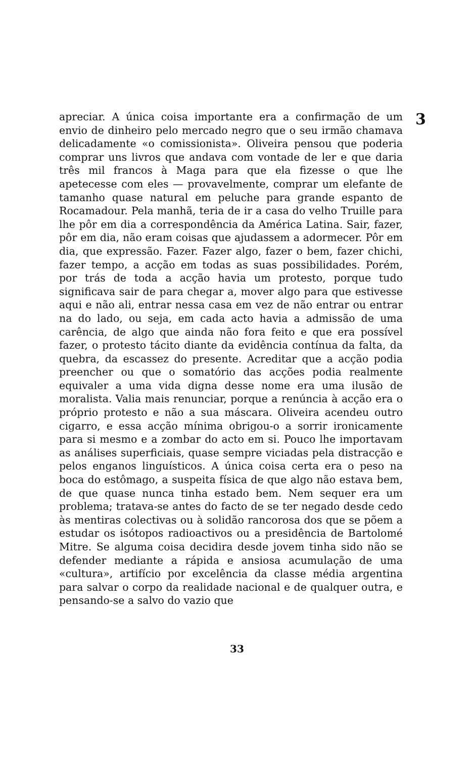3
apreciar. A única coisa importante era a confirmação de um envio de dinheiro pelo mercado negro que o seu irmão chamava delicadamente «o comissionista». Oliveira pensou que poderia comprar uns livros que andava com vontade de ler e que daria três mil francos à Maga para que ela fizesse o que lhe apetecesse com eles — provavelmente, comprar um elefante de tamanho quase natural em peluche para grande espanto de Rocamadour. Pela manhã, teria de ir a casa do velho Truille para lhe pôr em dia a correspondência da América Latina. Sair, fazer, pôr em dia, não eram coisas que ajudassem a adormecer. Pôr em dia, que expressão. Fazer. Fazer algo, fazer o bem, fazer chichi, fazer tempo, a acção em todas as suas possibilidades. Porém, por trás de toda a acção havia um protesto, porque tudo significava sair de para chegar a, mover algo para que estivesse aqui e não ali, entrar nessa casa em vez de não entrar ou entrar na do lado, ou seja, em cada acto havia a admissão de uma carência, de algo que ainda não fora feito e que era possível fazer, o protesto tácito diante da evidência contínua da falta, da quebra, da escassez do presente. Acreditar que a acção podia preencher ou que o somatório das acções podia realmente equivaler a uma vida digna desse nome era uma ilusão de moralista. Valia mais renunciar, porque a renúncia à acção era o próprio protesto e não a sua máscara. Oliveira acendeu outro cigarro, e essa acção mínima obrigou-o a sorrir ironicamente para si mesmo e a zombar do acto em si. Pouco lhe importavam as análises superficiais, quase sempre viciadas pela distracção e pelos enganos linguísticos. A única coisa certa era o peso na boca do estômago, a suspeita física de que algo não estava bem, de que quase nunca tinha estado bem. Nem sequer era um problema; tratava-se antes do facto de se ter negado desde cedo às mentiras colectivas ou à solidão rancorosa dos que se põem a estudar os isótopos radioactivos ou a presidência de Bartolomé Mitre. Se alguma coisa decidira desde jovem tinha sido não se defender mediante a rápida e ansiosa acumulação de uma «cultura», artifício por excelência da classe média argentina para salvar o corpo da realidade nacional e de qualquer outra, e pensando-se a salvo do vazio que
33